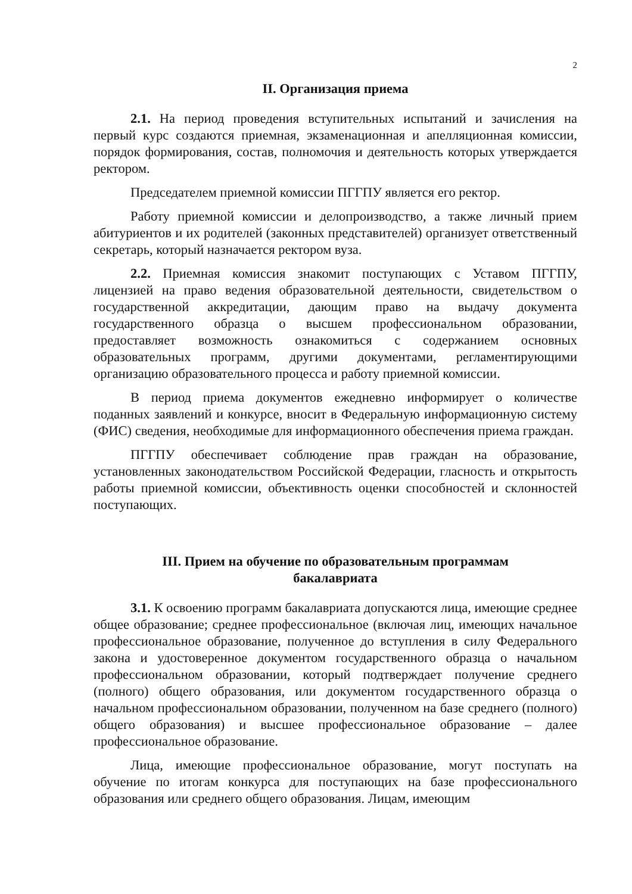2
II. Организация приема
2.1. На период проведения вступительных испытаний и зачисления на первый курс создаются приемная, экзаменационная и апелляционная комиссии, порядок формирования, состав, полномочия и деятельность которых утверждается ректором.
Председателем приемной комиссии ПГГПУ является его ректор.
Работу приемной комиссии и делопроизводство, а также личный прием абитуриентов и их родителей (законных представителей) организует ответственный секретарь, который назначается ректором вуза.
2.2. Приемная комиссия знакомит поступающих с Уставом ПГГПУ, лицензией на право ведения образовательной деятельности, свидетельством о государственной аккредитации, дающим право на выдачу документа государственного образца о высшем профессиональном образовании, предоставляет возможность ознакомиться с содержанием основных образовательных программ, другими документами, регламентирующими организацию образовательного процесса и работу приемной комиссии.
В период приема документов ежедневно информирует о количестве поданных заявлений и конкурсе, вносит в Федеральную информационную систему (ФИС) сведения, необходимые для информационного обеспечения приема граждан.
ПГГПУ обеспечивает соблюдение прав граждан на образование, установленных законодательством Российской Федерации, гласность и открытость работы приемной комиссии, объективность оценки способностей и склонностей поступающих.
III. Прием на обучение по образовательным программам
бакалавриата
3.1. К освоению программ бакалавриата допускаются лица, имеющие среднее общее образование; среднее профессиональное (включая лиц, имеющих начальное профессиональное образование, полученное до вступления в силу Федерального закона и удостоверенное документом государственного образца о начальном профессиональном образовании, который подтверждает получение среднего (полного) общего образования, или документом государственного образца о начальном профессиональном образовании, полученном на базе среднего (полного) общего образования) и высшее профессиональное образование – далее профессиональное образование.
Лица, имеющие профессиональное образование, могут поступать на обучение по итогам конкурса для поступающих на базе профессионального образования или среднего общего образования. Лицам, имеющим